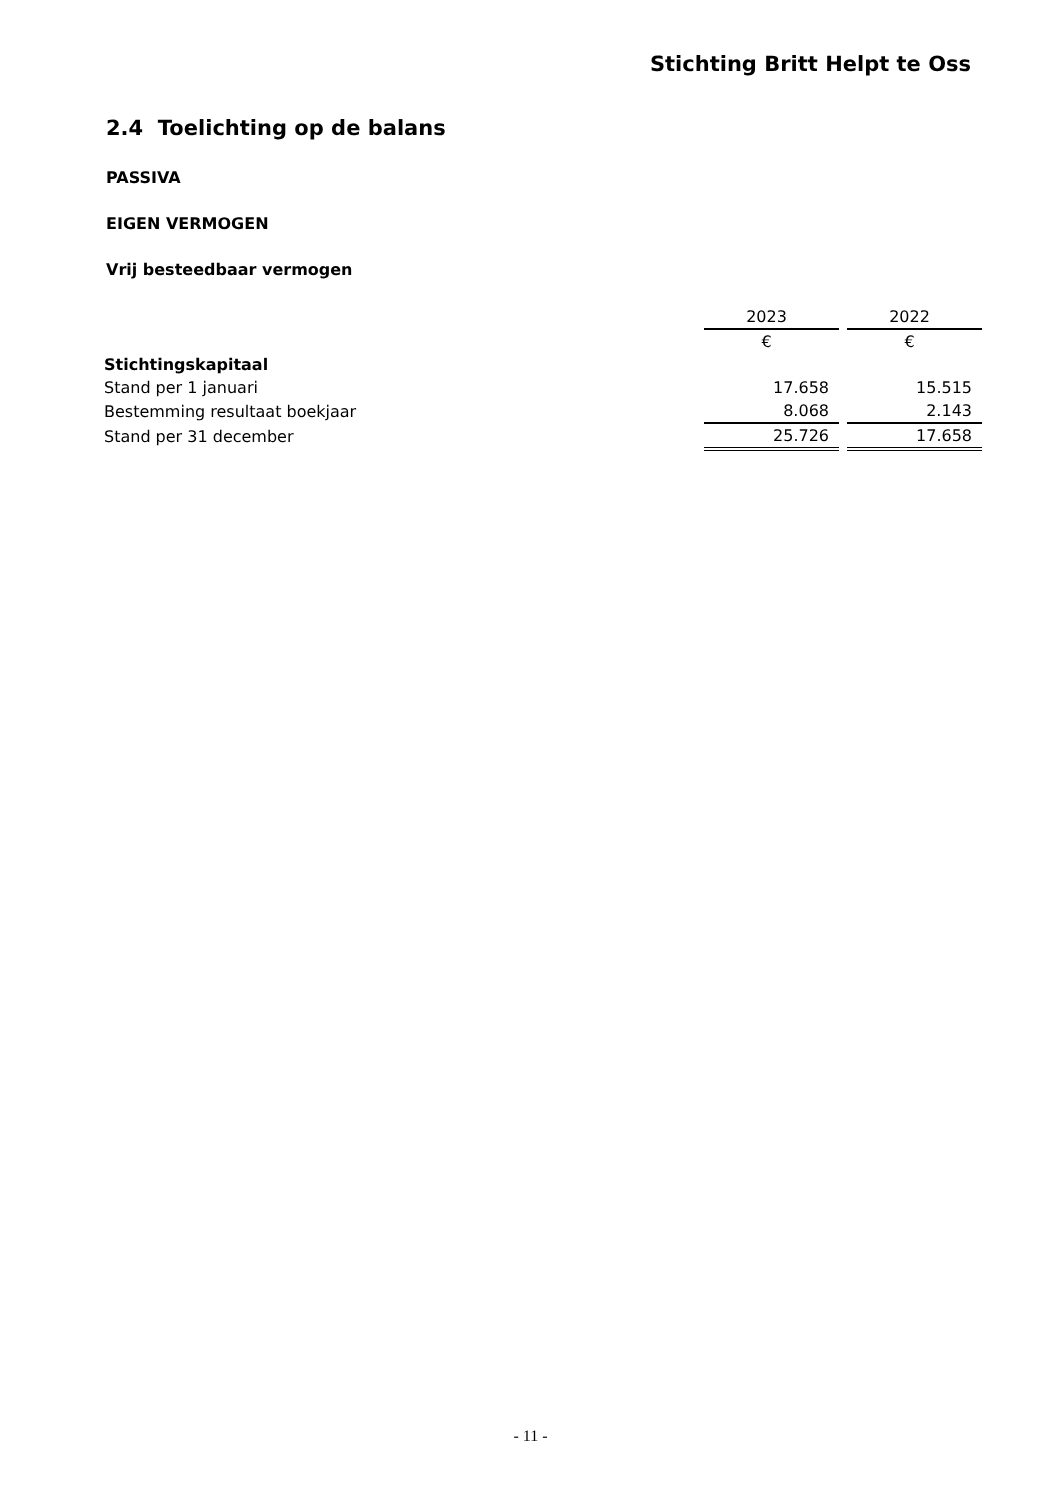Stichting Britt Helpt te Oss
2.4 Toelichting op de balans
PASSIVA
EIGEN VERMOGEN
Vrij besteedbaar vermogen
| | 2023 | | 2022 |
| --- | --- | --- | --- |
| | € | | € |
| Stichtingskapitaal | | | |
| Stand per 1 januari | 17.658 | | 15.515 |
| Bestemming resultaat boekjaar | 8.068 | | 2.143 |
| Stand per 31 december | 25.726 | | 17.658 |
- 11 -